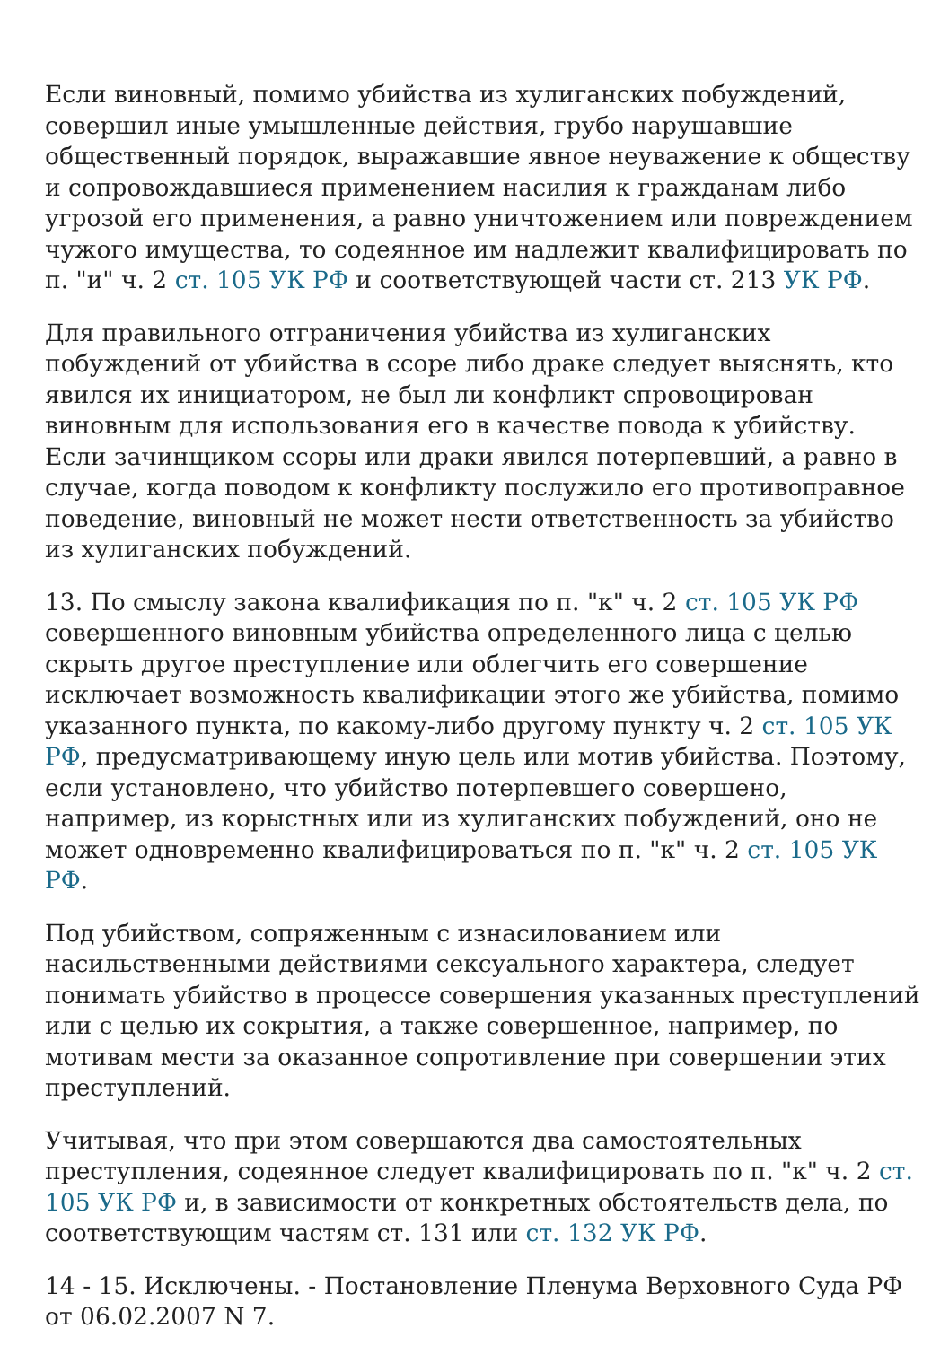Если виновный, помимо убийства из хулиганских побуждений, совершил иные умышленные действия, грубо нарушавшие общественный порядок, выражавшие явное неуважение к обществу и сопровождавшиеся применением насилия к гражданам либо угрозой его применения, а равно уничтожением или повреждением чужого имущества, то содеянное им надлежит квалифицировать по п. "и" ч. 2 ст. 105 УК РФ и соответствующей части ст. 213 УК РФ.
Для правильного отграничения убийства из хулиганских побуждений от убийства в ссоре либо драке следует выяснять, кто явился их инициатором, не был ли конфликт спровоцирован виновным для использования его в качестве повода к убийству. Если зачинщиком ссоры или драки явился потерпевший, а равно в случае, когда поводом к конфликту послужило его противоправное поведение, виновный не может нести ответственность за убийство из хулиганских побуждений.
13. По смыслу закона квалификация по п. "к" ч. 2 ст. 105 УК РФ совершенного виновным убийства определенного лица с целью скрыть другое преступление или облегчить его совершение исключает возможность квалификации этого же убийства, помимо указанного пункта, по какому-либо другому пункту ч. 2 ст. 105 УК РФ, предусматривающему иную цель или мотив убийства. Поэтому, если установлено, что убийство потерпевшего совершено, например, из корыстных или из хулиганских побуждений, оно не может одновременно квалифицироваться по п. "к" ч. 2 ст. 105 УК РФ.
Под убийством, сопряженным с изнасилованием или насильственными действиями сексуального характера, следует понимать убийство в процессе совершения указанных преступлений или с целью их сокрытия, а также совершенное, например, по мотивам мести за оказанное сопротивление при совершении этих преступлений.
Учитывая, что при этом совершаются два самостоятельных преступления, содеянное следует квалифицировать по п. "к" ч. 2 ст. 105 УК РФ и, в зависимости от конкретных обстоятельств дела, по соответствующим частям ст. 131 или ст. 132 УК РФ.
14 - 15. Исключены. - Постановление Пленума Верховного Суда РФ от 06.02.2007 N 7.